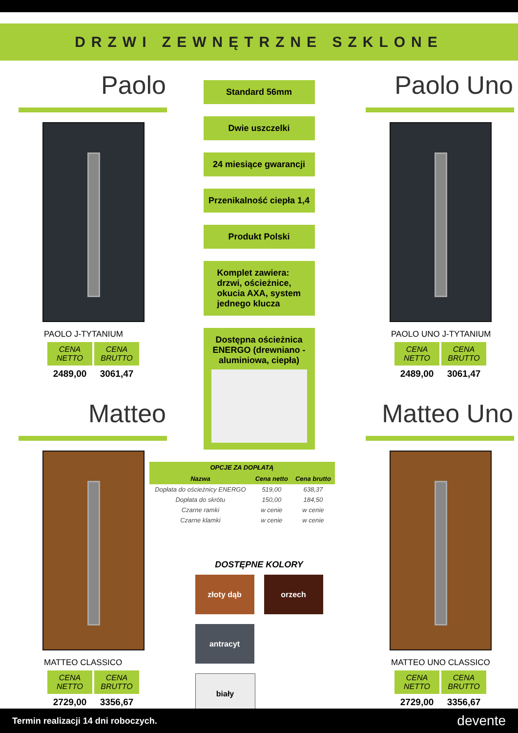DRZWI ZEWNĘTRZNE SZKLONE
Paolo
PAOLO J-TYTANIUM
CENA NETTO
CENA BRUTTO
2489,00 3061,47
Matteo
MATTEO CLASSICO
CENA NETTO
CENA BRUTTO
2729,00 3356,67
Standard 56mm
Dwie uszczelki
24 miesiące gwarancji
Przenikalność ciepła 1,4
Produkt Polski
Komplet zawiera: drzwi, ościeżnice, okucia AXA, system jednego klucza
Dostępna ościeżnica ENERGO (drewniano -aluminiowa, ciepła)
| OPCJE ZA DOPŁATĄ | | |
| --- | --- | --- |
| Nazwa | Cena netto | Cena brutto |
| Dopłata do ościeżnicy ENERGO | 519,00 | 638,37 |
| Dopłata do skrótu | 150,00 | 184,50 |
| Czarne ramki | w cenie | w cenie |
| Czarne klamki | w cenie | w cenie |
DOSTĘPNE KOLORY
złoty dąb
orzech
antracyt
biały
Paolo Uno
PAOLO UNO J-TYTANIUM
CENA NETTO
CENA BRUTTO
2489,00 3061,47
Matteo Uno
MATTEO UNO CLASSICO
CENA NETTO
CENA BRUTTO
2729,00 3356,67
Termin realizacji 14 dni roboczych. devente